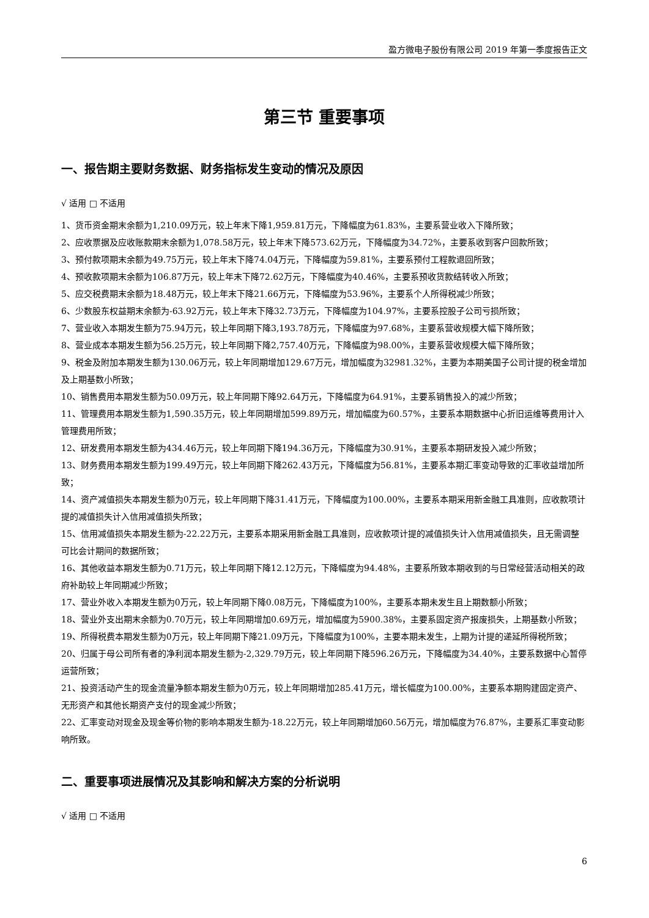盈方微电子股份有限公司 2019 年第一季度报告正文
第三节 重要事项
一、报告期主要财务数据、财务指标发生变动的情况及原因
√ 适用 □ 不适用
1、货币资金期末余额为1,210.09万元，较上年末下降1,959.81万元，下降幅度为61.83%，主要系营业收入下降所致；
2、应收票据及应收账款期末余额为1,078.58万元，较上年末下降573.62万元，下降幅度为34.72%，主要系收到客户回款所致；
3、预付款项期末余额为49.75万元，较上年末下降74.04万元，下降幅度为59.81%，主要系预付工程款退回所致；
4、预收款项期末余额为106.87万元，较上年末下降72.62万元，下降幅度为40.46%，主要系预收货款结转收入所致；
5、应交税费期末余额为18.48万元，较上年末下降21.66万元，下降幅度为53.96%，主要系个人所得税减少所致；
6、少数股东权益期末余额为-63.92万元，较上年末下降32.73万元，下降幅度为104.97%，主要系控股子公司亏损所致；
7、营业收入本期发生额为75.94万元，较上年同期下降3,193.78万元，下降幅度为97.68%，主要系营收规模大幅下降所致；
8、营业成本本期发生额为56.25万元，较上年同期下降2,757.40万元，下降幅度为98.00%，主要系营收规模大幅下降所致；
9、税金及附加本期发生额为130.06万元，较上年同期增加129.67万元，增加幅度为32981.32%，主要为本期美国子公司计提的税金增加及上期基数小所致；
10、销售费用本期发生额为50.09万元，较上年同期下降92.64万元，下降幅度为64.91%，主要系销售投入的减少所致；
11、管理费用本期发生额为1,590.35万元，较上年同期增加599.89万元，增加幅度为60.57%，主要系本期数据中心折旧运维等费用计入管理费用所致；
12、研发费用本期发生额为434.46万元，较上年同期下降194.36万元，下降幅度为30.91%，主要系本期研发投入减少所致；
13、财务费用本期发生额为199.49万元，较上年同期下降262.43万元，下降幅度为56.81%，主要系本期汇率变动导致的汇率收益增加所致；
14、资产减值损失本期发生额为0万元，较上年同期下降31.41万元，下降幅度为100.00%，主要系本期采用新金融工具准则，应收款项计提的减值损失计入信用减值损失所致；
15、信用减值损失本期发生额为-22.22万元，主要系本期采用新金融工具准则，应收款项计提的减值损失计入信用减值损失，且无需调整可比会计期间的数据所致；
16、其他收益本期发生额为0.71万元，较上年同期下降12.12万元，下降幅度为94.48%，主要系所致本期收到的与日常经营活动相关的政府补助较上年同期减少所致；
17、营业外收入本期发生额为0万元，较上年同期下降0.08万元，下降幅度为100%，主要系本期未发生且上期数额小所致；
18、营业外支出期末余额为0.70万元，较上年同期增加0.69万元，增加幅度为5900.38%，主要系固定资产报废损失，上期基数小所致；
19、所得税费本期发生额为0万元，较上年同期下降21.09万元，下降幅度为100%，主要本期未发生，上期为计提的递延所得税所致；
20、归属于母公司所有者的净利润本期发生额为-2,329.79万元，较上年同期下降596.26万元，下降幅度为34.40%，主要系数据中心暂停运营所致；
21、投资活动产生的现金流量净额本期发生额为0万元，较上年同期增加285.41万元，增长幅度为100.00%，主要系本期购建固定资产、无形资产和其他长期资产支付的现金减少所致；
22、汇率变动对现金及现金等价物的影响本期发生额为-18.22万元，较上年同期增加60.56万元，增加幅度为76.87%，主要系汇率变动影响所致。
二、重要事项进展情况及其影响和解决方案的分析说明
√ 适用 □ 不适用
6